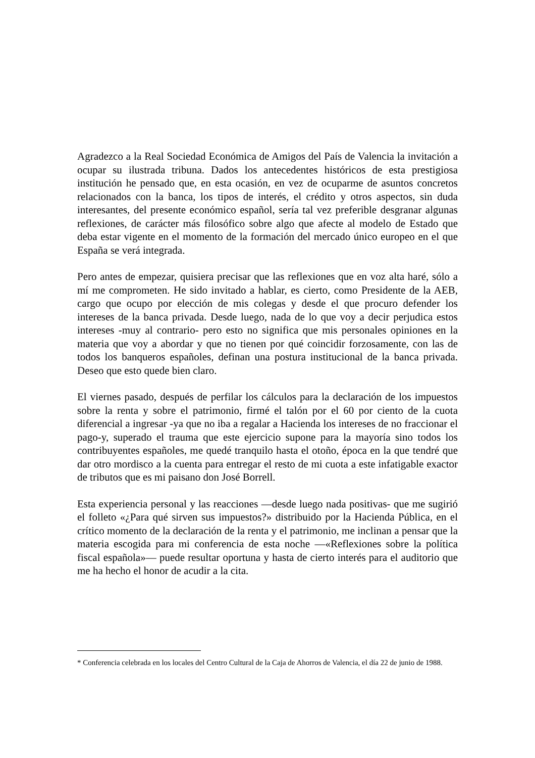Agradezco a la Real Sociedad Económica de Amigos del País de Valencia la invitación a ocupar su ilustrada tribuna. Dados los antecedentes históricos de esta prestigiosa institución he pensado que, en esta ocasión, en vez de ocuparme de asuntos concretos relacionados con la banca, los tipos de interés, el crédito y otros aspectos, sin duda interesantes, del presente económico español, sería tal vez preferible desgranar algunas reflexiones, de carácter más filosófico sobre algo que afecte al modelo de Estado que deba estar vigente en el momento de la formación del mercado único europeo en el que España se verá integrada.
Pero antes de empezar, quisiera precisar que las reflexiones que en voz alta haré, sólo a mí me comprometen. He sido invitado a hablar, es cierto, como Presidente de la AEB, cargo que ocupo por elección de mis colegas y desde el que procuro defender los intereses de la banca privada. Desde luego, nada de lo que voy a decir perjudica estos intereses -muy al contrario- pero esto no significa que mis personales opiniones en la materia que voy a abordar y que no tienen por qué coincidir forzosamente, con las de todos los banqueros españoles, definan una postura institucional de la banca privada. Deseo que esto quede bien claro.
El viernes pasado, después de perfilar los cálculos para la declaración de los impuestos sobre la renta y sobre el patrimonio, firmé el talón por el 60 por ciento de la cuota diferencial a ingresar -ya que no iba a regalar a Hacienda los intereses de no fraccionar el pago-y, superado el trauma que este ejercicio supone para la mayoría sino todos los contribuyentes españoles, me quedé tranquilo hasta el otoño, época en la que tendré que dar otro mordisco a la cuenta para entregar el resto de mi cuota a este infatigable exactor de tributos que es mi paisano don José Borrell.
Esta experiencia personal y las reacciones —desde luego nada positivas- que me sugirió el folleto «¿Para qué sirven sus impuestos?» distribuido por la Hacienda Pública, en el crítico momento de la declaración de la renta y el patrimonio, me inclinan a pensar que la materia escogida para mi conferencia de esta noche —«Reflexiones sobre la política fiscal española»— puede resultar oportuna y hasta de cierto interés para el auditorio que me ha hecho el honor de acudir a la cita.
* Conferencia celebrada en los locales del Centro Cultural de la Caja de Ahorros de Valencia, el día 22 de junio de 1988.